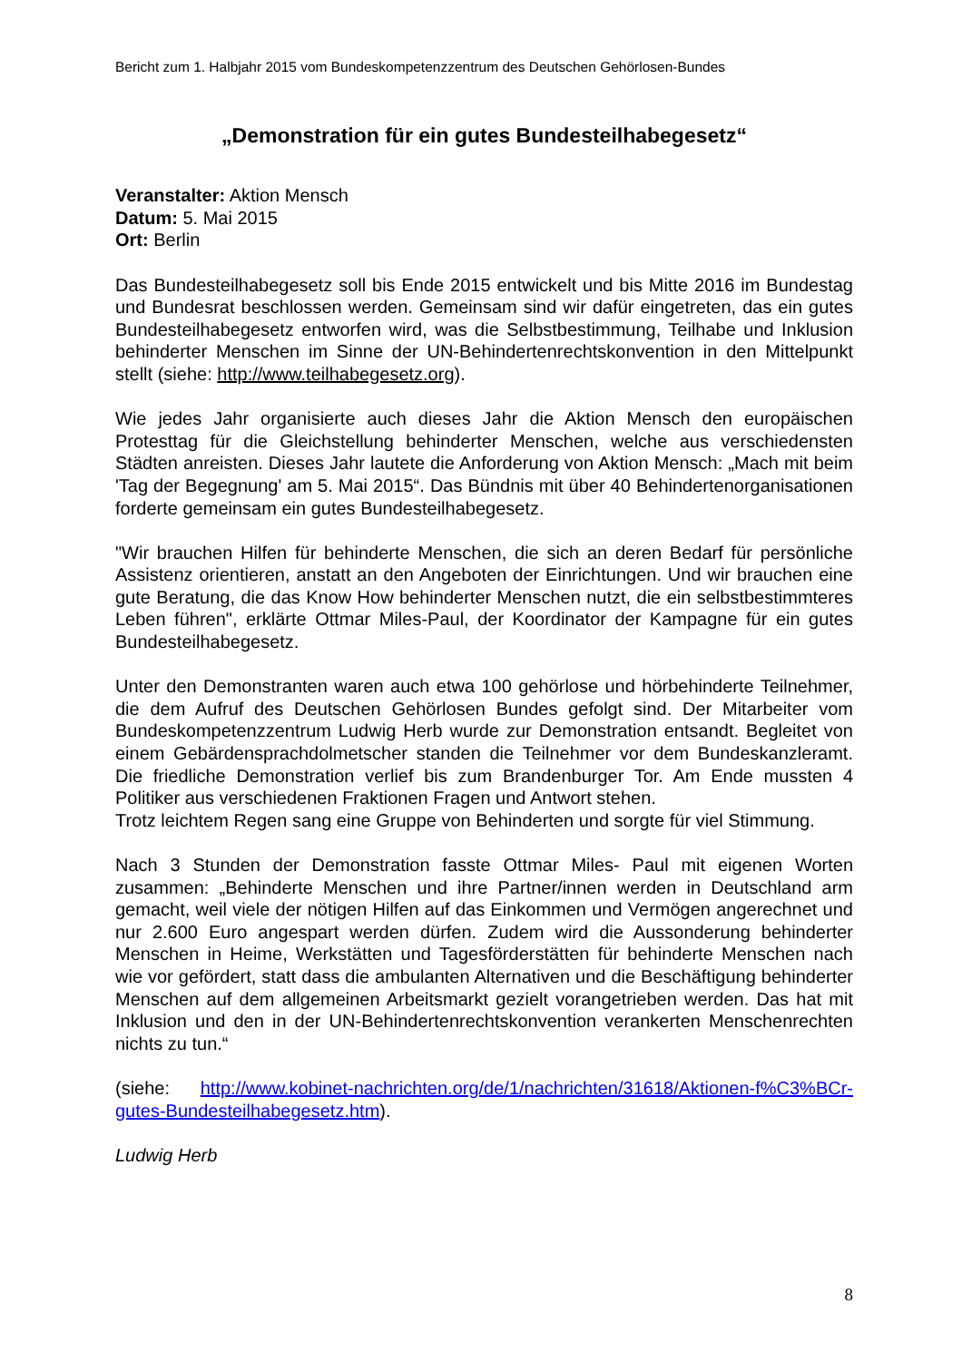Bericht zum 1. Halbjahr 2015 vom Bundeskompetenzzentrum des Deutschen Gehörlosen-Bundes
„Demonstration für ein gutes Bundesteilhabegesetz“
Veranstalter: Aktion Mensch
Datum: 5. Mai 2015
Ort: Berlin
Das Bundesteilhabegesetz soll bis Ende 2015 entwickelt und bis Mitte 2016 im Bundestag und Bundesrat beschlossen werden. Gemeinsam sind wir dafür eingetreten, das ein gutes Bundesteilhabegesetz entworfen wird, was die Selbstbestimmung, Teilhabe und Inklusion behinderter Menschen im Sinne der UN-Behindertenrechtskonvention in den Mittelpunkt stellt (siehe: http://www.teilhabegesetz.org).
Wie jedes Jahr organisierte auch dieses Jahr die Aktion Mensch den europäischen Protesttag für die Gleichstellung behinderter Menschen, welche aus verschiedensten Städten anreisten. Dieses Jahr lautete die Anforderung von Aktion Mensch: „Mach mit beim 'Tag der Begegnung' am 5. Mai 2015“. Das Bündnis mit über 40 Behindertenorganisationen forderte gemeinsam ein gutes Bundesteilhabegesetz.
"Wir brauchen Hilfen für behinderte Menschen, die sich an deren Bedarf für persönliche Assistenz orientieren, anstatt an den Angeboten der Einrichtungen. Und wir brauchen eine gute Beratung, die das Know How behinderter Menschen nutzt, die ein selbstbestimmteres Leben führen", erklärte Ottmar Miles-Paul, der Koordinator der Kampagne für ein gutes Bundesteilhabegesetz.
Unter den Demonstranten waren auch etwa 100 gehörlose und hörbehinderte Teilnehmer, die dem Aufruf des Deutschen Gehörlosen Bundes gefolgt sind. Der Mitarbeiter vom Bundeskompetenzzentrum Ludwig Herb wurde zur Demonstration entsandt. Begleitet von einem Gebärdensprachdolmetscher standen die Teilnehmer vor dem Bundeskanzleramt. Die friedliche Demonstration verlief bis zum Brandenburger Tor. Am Ende mussten 4 Politiker aus verschiedenen Fraktionen Fragen und Antwort stehen.
Trotz leichtem Regen sang eine Gruppe von Behinderten und sorgte für viel Stimmung.
Nach 3 Stunden der Demonstration fasste Ottmar Miles- Paul mit eigenen Worten zusammen: „Behinderte Menschen und ihre Partner/innen werden in Deutschland arm gemacht, weil viele der nötigen Hilfen auf das Einkommen und Vermögen angerechnet und nur 2.600 Euro angespart werden dürfen. Zudem wird die Aussonderung behinderter Menschen in Heime, Werkstätten und Tagesförderstätten für behinderte Menschen nach wie vor gefördert, statt dass die ambulanten Alternativen und die Beschäftigung behinderter Menschen auf dem allgemeinen Arbeitsmarkt gezielt vorangetrieben werden. Das hat mit Inklusion und den in der UN-Behindertenrechtskonvention verankerten Menschenrechten nichts zu tun.“
(siehe: http://www.kobinet-nachrichten.org/de/1/nachrichten/31618/Aktionen-f%C3%BCr-gutes-Bundesteilhabegesetz.htm).
Ludwig Herb
8